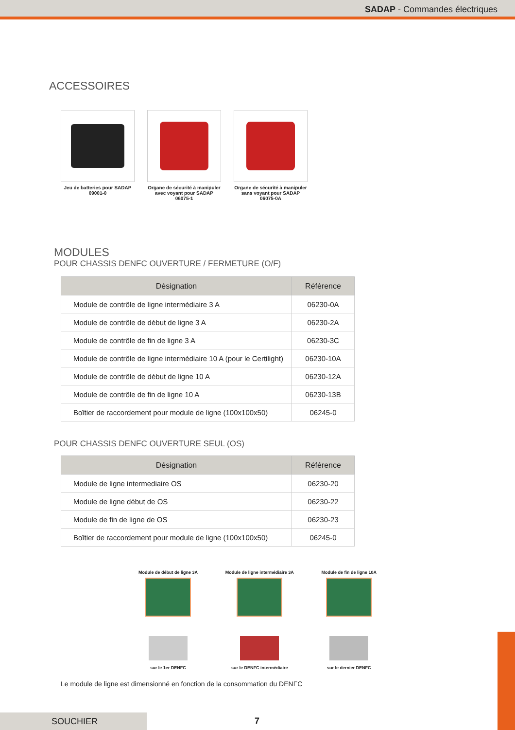SADAP - Commandes électriques
ACCESSOIRES
Jeu de batteries pour SADAP
09001-0
Organe de sécurité à manipuler avec voyant pour SADAP
06075-1
Organe de sécurité à manipuler sans voyant pour SADAP
06075-0A
MODULES
POUR CHASSIS DENFC OUVERTURE / FERMETURE (O/F)
| Désignation | Référence |
| --- | --- |
| Module de contrôle de ligne intermédiaire 3 A | 06230-0A |
| Module de contrôle de début de ligne 3 A | 06230-2A |
| Module de contrôle de fin de ligne 3 A | 06230-3C |
| Module de contrôle de ligne intermédiaire 10 A (pour le Certilight) | 06230-10A |
| Module de contrôle de début de ligne 10 A | 06230-12A |
| Module de contrôle de fin de ligne 10 A | 06230-13B |
| Boîtier de raccordement pour module de ligne (100x100x50) | 06245-0 |
POUR CHASSIS DENFC OUVERTURE SEUL (OS)
| Désignation | Référence |
| --- | --- |
| Module de ligne intermediaire OS | 06230-20 |
| Module de ligne début de OS | 06230-22 |
| Module de fin de ligne de OS | 06230-23 |
| Boîtier de raccordement pour module de ligne (100x100x50) | 06245-0 |
Module de début de ligne 3A
sur le 1er DENFC
Module de ligne intermédiaire 3A
sur le DENFC intermédiaire
Module de fin de ligne 10A
sur le dernier DENFC
Le module de ligne est dimensionné en fonction de la consommation du DENFC
SOUCHIER 7